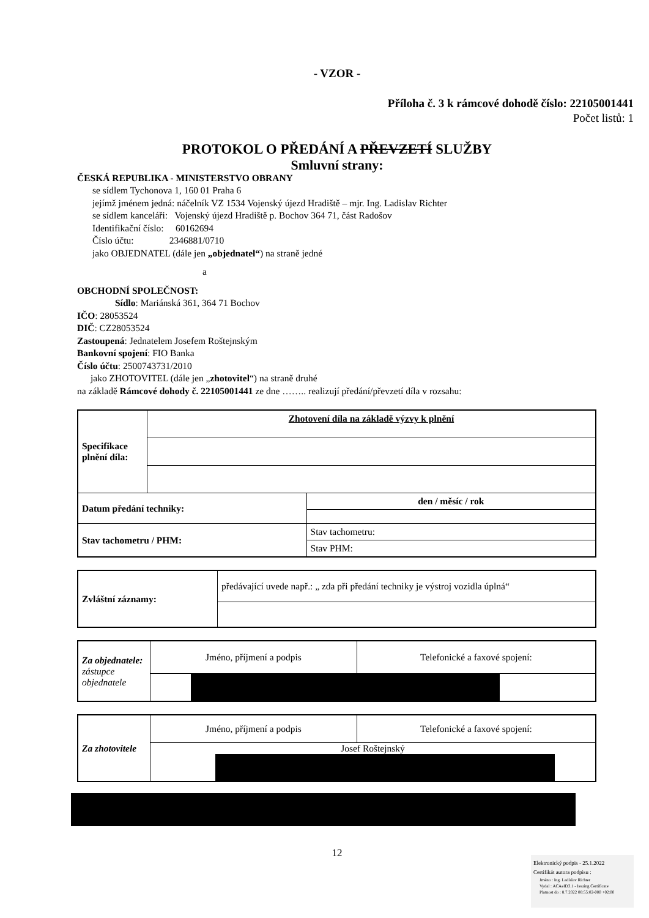- VZOR -
Příloha č. 3 k rámcové dohodě číslo: 22105001441
Počet listů: 1
PROTOKOL O PŘEDÁNÍ A PŘEVZETÍ SLUŽBY
Smluvní strany:
ČESKÁ REPUBLIKA - MINISTERSTVO OBRANY
se sídlem Tychonova 1, 160 01 Praha 6
jejímž jménem jedná: náčelník VZ 1534 Vojenský újezd Hradiště – mjr. Ing. Ladislav Richter
se sídlem kanceláři: Vojenský újezd Hradiště p. Bochov 364 71, část Radošov
Identifikační číslo: 60162694
Číslo účtu: 2346881/0710
jako OBJEDNATEL (dále jen „objednatel“) na straně jedné
a
OBCHODNÍ SPOLEČNOST:
Sídlo: Mariánská 361, 364 71 Bochov
IČO: 28053524
DIČ: CZ28053524
Zastoupená: Jednatelem Josefem Roštejnským
Bankovní spojení: FIO Banka
Číslo účtu: 2500743731/2010
jako ZHOTOVITEL (dále jen „zhotovitel“) na straně druhé
na základě Rámcové dohody č. 22105001441 ze dne …….. realizují předání/převzetí díla v rozsahu:
| Specifikace plnění díla: | Zhotovení díla na základě výzvy k plnění | |
| Datum předání techniky: | | den / měsíc / rok |
| Stav tachometru / PHM: | | Stav tachometru: |
| | | Stav PHM: |
| Zvláštní záznamy: | předávající uvede např.: „ zda při předání techniky je výstroj vozidla úplná“ |
| Za objednatele: zástupce objednatele | Jméno, příjmení a podpis | Telefonické a faxové spojení: |
| Za zhotovitele | Jméno, příjmení a podpis | Telefonické a faxové spojení: |
| | Josef Roštejnský | |
12
Elektronický podpis - 25.1.2022
Certifikát autora podpisu :
Jméno : Ing. Ladislav Richter
Vydal : ACAeID3.1 - Issuing Certificate
Platnost do : 8.7.2022 08:55:02-000 +02:00